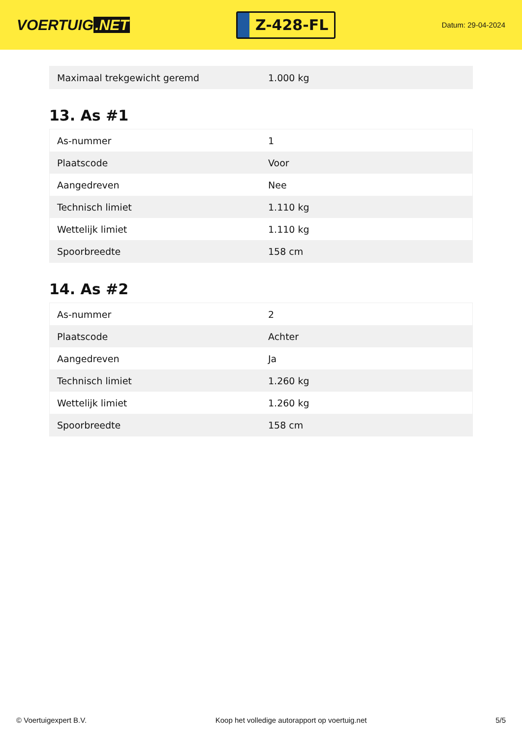VOERTUIG.NET
Z-428-FL
Datum: 29-04-2024
| Maximaal trekgewicht geremd | 1.000 kg |
13. As #1
| As-nummer | 1 |
| Plaatscode | Voor |
| Aangedreven | Nee |
| Technisch limiet | 1.110 kg |
| Wettelijk limiet | 1.110 kg |
| Spoorbreedte | 158 cm |
14. As #2
| As-nummer | 2 |
| Plaatscode | Achter |
| Aangedreven | Ja |
| Technisch limiet | 1.260 kg |
| Wettelijk limiet | 1.260 kg |
| Spoorbreedte | 158 cm |
© Voertuigexpert B.V. Koop het volledige autorapport op voertuig.net 5/5